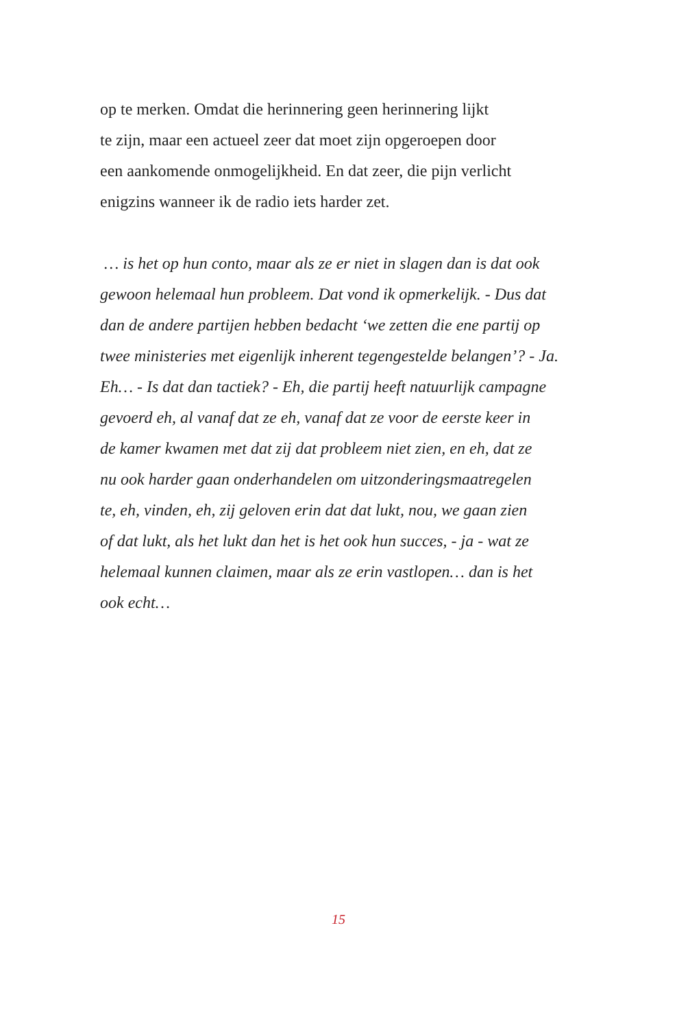op te merken. Omdat die herinnering geen herinnering lijkt
te zijn, maar een actueel zeer dat moet zijn opgeroepen door
een aankomende onmogelijkheid. En dat zeer, die pijn verlicht
enigzins wanneer ik de radio iets harder zet.
… is het op hun conto, maar als ze er niet in slagen dan is dat ook
gewoon helemaal hun probleem. Dat vond ik opmerkelijk. - Dus dat
dan de andere partijen hebben bedacht ‘we zetten die ene partij op
twee ministeries met eigenlijk inherent tegengestelde belangen’? - Ja.
Eh… - Is dat dan tactiek? - Eh, die partij heeft natuurlijk campagne
gevoerd eh, al vanaf dat ze eh, vanaf dat ze voor de eerste keer in
de kamer kwamen met dat zij dat probleem niet zien, en eh, dat ze
nu ook harder gaan onderhandelen om uitzonderingsmaatregelen
te, eh, vinden, eh, zij geloven erin dat dat lukt, nou, we gaan zien
of dat lukt, als het lukt dan het is het ook hun succes, - ja - wat ze
helemaal kunnen claimen, maar als ze erin vastlopen… dan is het
ook echt…
15